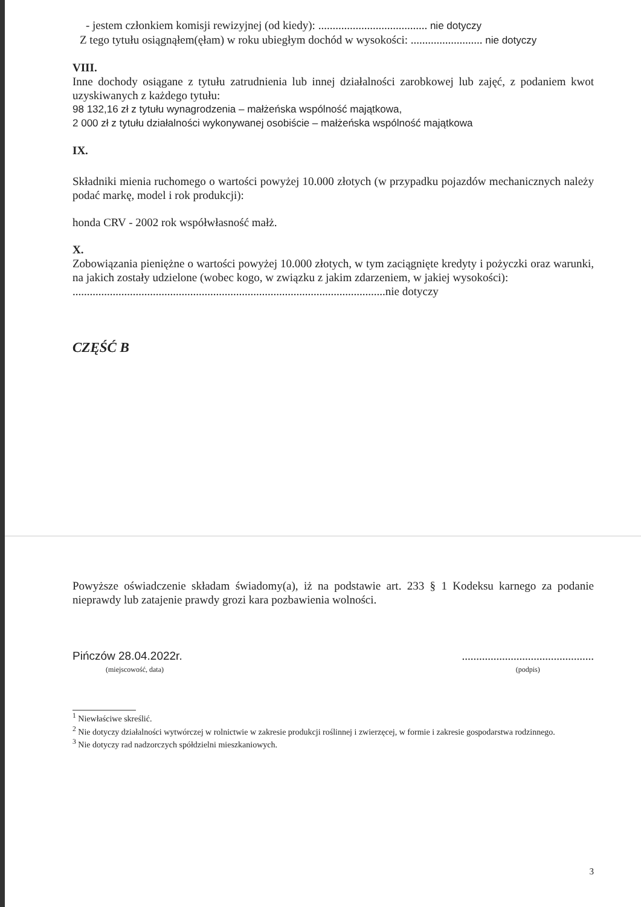- jestem członkiem komisji rewizyjnej (od kiedy): ...................................... nie dotyczy
Z tego tytułu osiągnąłem(ęłam) w roku ubiegłym dochód w wysokości: ......................... nie dotyczy
VIII.
Inne dochody osiągane z tytułu zatrudnienia lub innej działalności zarobkowej lub zajęć, z podaniem kwot uzyskiwanych z każdego tytułu:
98 132,16 zł z tytułu wynagrodzenia – małżeńska wspólność majątkowa,
2 000 zł z tytułu działalności wykonywanej osobiście – małżeńska wspólność majątkowa
IX.
Składniki mienia ruchomego o wartości powyżej 10.000 złotych (w przypadku pojazdów mechanicznych należy podać markę, model i rok produkcji):
honda CRV - 2002 rok współwłasność małż.
X.
Zobowiązania pieniężne o wartości powyżej 10.000 złotych, w tym zaciągnięte kredyty i pożyczki oraz warunki, na jakich zostały udzielone (wobec kogo, w związku z jakim zdarzeniem, w jakiej wysokości):
.............................................................................................................nie dotyczy
CZĘŚĆ B
Powyższe oświadczenie składam świadomy(a), iż na podstawie art. 233 § 1 Kodeksu karnego za podanie nieprawdy lub zatajenie prawdy grozi kara pozbawienia wolności.
Pińczów 28.04.2022r.
(miejscowość, data)
..............................................
(podpis)
<sup>1</sup> Niewłaściwe skreślić.
<sup>2</sup> Nie dotyczy działalności wytwórczej w rolnictwie w zakresie produkcji roślinnej i zwierzęcej, w formie i zakresie gospodarstwa rodzinnego.
<sup>3</sup> Nie dotyczy rad nadzorczych spółdzielni mieszkaniowych.
3